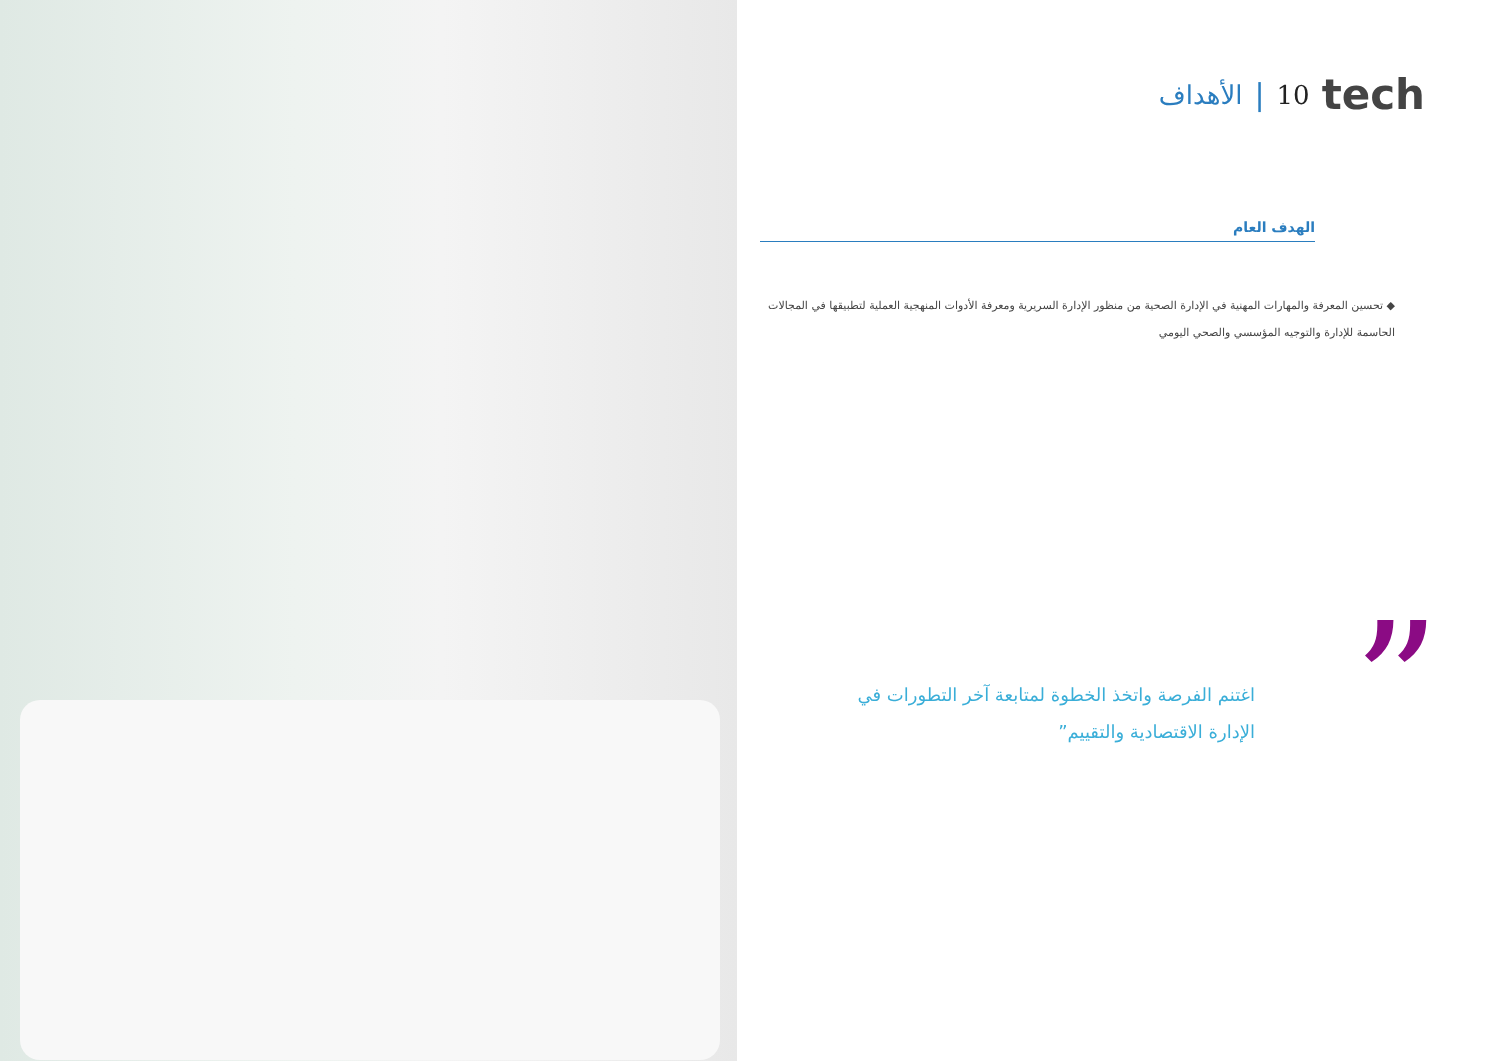tech 10 | الأهداف
الهدف العام
◆ تحسين المعرفة والمهارات المهنية في الإدارة الصحية من منظور الإدارة السريرية ومعرفة الأدوات المنهجية العملية لتطبيقها في المجالات الحاسمة للإدارة والتوجيه المؤسسي والصحي اليومي
اغتنم الفرصة واتخذ الخطوة لمتابعة آخر التطورات في الإدارة الاقتصادية والتقييم”
”